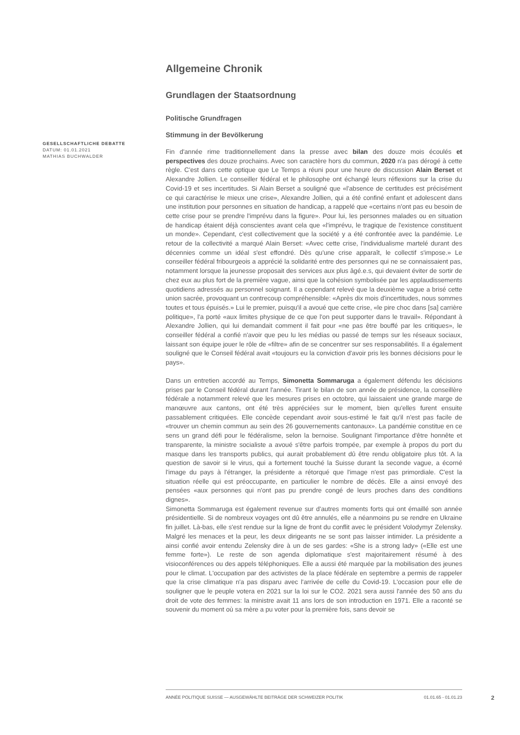GESELLSCHAFTLICHE DEBATTE
DATUM: 01.01.2021
MATHIAS BUCHWALDER
Allgemeine Chronik
Grundlagen der Staatsordnung
Politische Grundfragen
Stimmung in der Bevölkerung
Fin d'année rime traditionnellement dans la presse avec bilan des douze mois écoulés et perspectives des douze prochains. Avec son caractère hors du commun, 2020 n'a pas dérogé à cette règle. C'est dans cette optique que Le Temps a réuni pour une heure de discussion Alain Berset et Alexandre Jollien. Le conseiller fédéral et le philosophe ont échangé leurs réflexions sur la crise du Covid-19 et ses incertitudes. Si Alain Berset a souligné que «l'absence de certitudes est précisément ce qui caractérise le mieux une crise», Alexandre Jollien, qui a été confiné enfant et adolescent dans une institution pour personnes en situation de handicap, a rappelé que «certains n'ont pas eu besoin de cette crise pour se prendre l'imprévu dans la figure». Pour lui, les personnes malades ou en situation de handicap étaient déjà conscientes avant cela que «l'imprévu, le tragique de l'existence constituent un monde». Cependant, c'est collectivement que la société y a été confrontée avec la pandémie. Le retour de la collectivité a marqué Alain Berset: «Avec cette crise, l'individualisme martelé durant des décennies comme un idéal s'est effondré. Dès qu'une crise apparaît, le collectif s'impose.» Le conseiller fédéral fribourgeois a apprécié la solidarité entre des personnes qui ne se connaissaient pas, notamment lorsque la jeunesse proposait des services aux plus âgé.e.s, qui devaient éviter de sortir de chez eux au plus fort de la première vague, ainsi que la cohésion symbolisée par les applaudissements quotidiens adressés au personnel soignant. Il a cependant relevé que la deuxième vague a brisé cette union sacrée, provoquant un contrecoup compréhensible: «Après dix mois d'incertitudes, nous sommes toutes et tous épuisés.» Lui le premier, puisqu'il a avoué que cette crise, «le pire choc dans [sa] carrière politique», l'a porté «aux limites physique de ce que l'on peut supporter dans le travail». Répondant à Alexandre Jollien, qui lui demandait comment il fait pour «ne pas être bouffé par les critiques», le conseiller fédéral a confié n'avoir que peu lu les médias ou passé de temps sur les réseaux sociaux, laissant son équipe jouer le rôle de «filtre» afin de se concentrer sur ses responsabilités. Il a également souligné que le Conseil fédéral avait «toujours eu la conviction d'avoir pris les bonnes décisions pour le pays».
Dans un entretien accordé au Temps, Simonetta Sommaruga a également défendu les décisions prises par le Conseil fédéral durant l'année. Tirant le bilan de son année de présidence, la conseillère fédérale a notamment relevé que les mesures prises en octobre, qui laissaient une grande marge de manœuvre aux cantons, ont été très appréciées sur le moment, bien qu'elles furent ensuite passablement critiquées. Elle concède cependant avoir sous-estimé le fait qu'il n'est pas facile de «trouver un chemin commun au sein des 26 gouvernements cantonaux». La pandémie constitue en ce sens un grand défi pour le fédéralisme, selon la bernoise. Soulignant l'importance d'être honnête et transparente, la ministre socialiste a avoué s'être parfois trompée, par exemple à propos du port du masque dans les transports publics, qui aurait probablement dû être rendu obligatoire plus tôt. A la question de savoir si le virus, qui a fortement touché la Suisse durant la seconde vague, a écorné l'image du pays à l'étranger, la présidente a rétorqué que l'image n'est pas primordiale. C'est la situation réelle qui est préoccupante, en particulier le nombre de décès. Elle a ainsi envoyé des pensées «aux personnes qui n'ont pas pu prendre congé de leurs proches dans des conditions dignes».
Simonetta Sommaruga est également revenue sur d'autres moments forts qui ont émaillé son année présidentielle. Si de nombreux voyages ont dû être annulés, elle a néanmoins pu se rendre en Ukraine fin juillet. Là-bas, elle s'est rendue sur la ligne de front du conflit avec le président Volodymyr Zelensky. Malgré les menaces et la peur, les deux dirigeants ne se sont pas laisser intimider. La présidente a ainsi confié avoir entendu Zelensky dire à un de ses gardes: «She is a strong lady» («Elle est une femme forte»). Le reste de son agenda diplomatique s'est majoritairement résumé à des visioconférences ou des appels téléphoniques. Elle a aussi été marquée par la mobilisation des jeunes pour le climat. L'occupation par des activistes de la place fédérale en septembre a permis de rappeler que la crise climatique n'a pas disparu avec l'arrivée de celle du Covid-19. L'occasion pour elle de souligner que le peuple votera en 2021 sur la loi sur le CO2. 2021 sera aussi l'année des 50 ans du droit de vote des femmes: la ministre avait 11 ans lors de son introduction en 1971. Elle a raconté se souvenir du moment où sa mère a pu voter pour la première fois, sans devoir se
ANNÉE POLITIQUE SUISSE — AUSGEWÄHLTE BEITRÄGE DER SCHWEIZER POLITIK 01.01.65 - 01.01.23
2